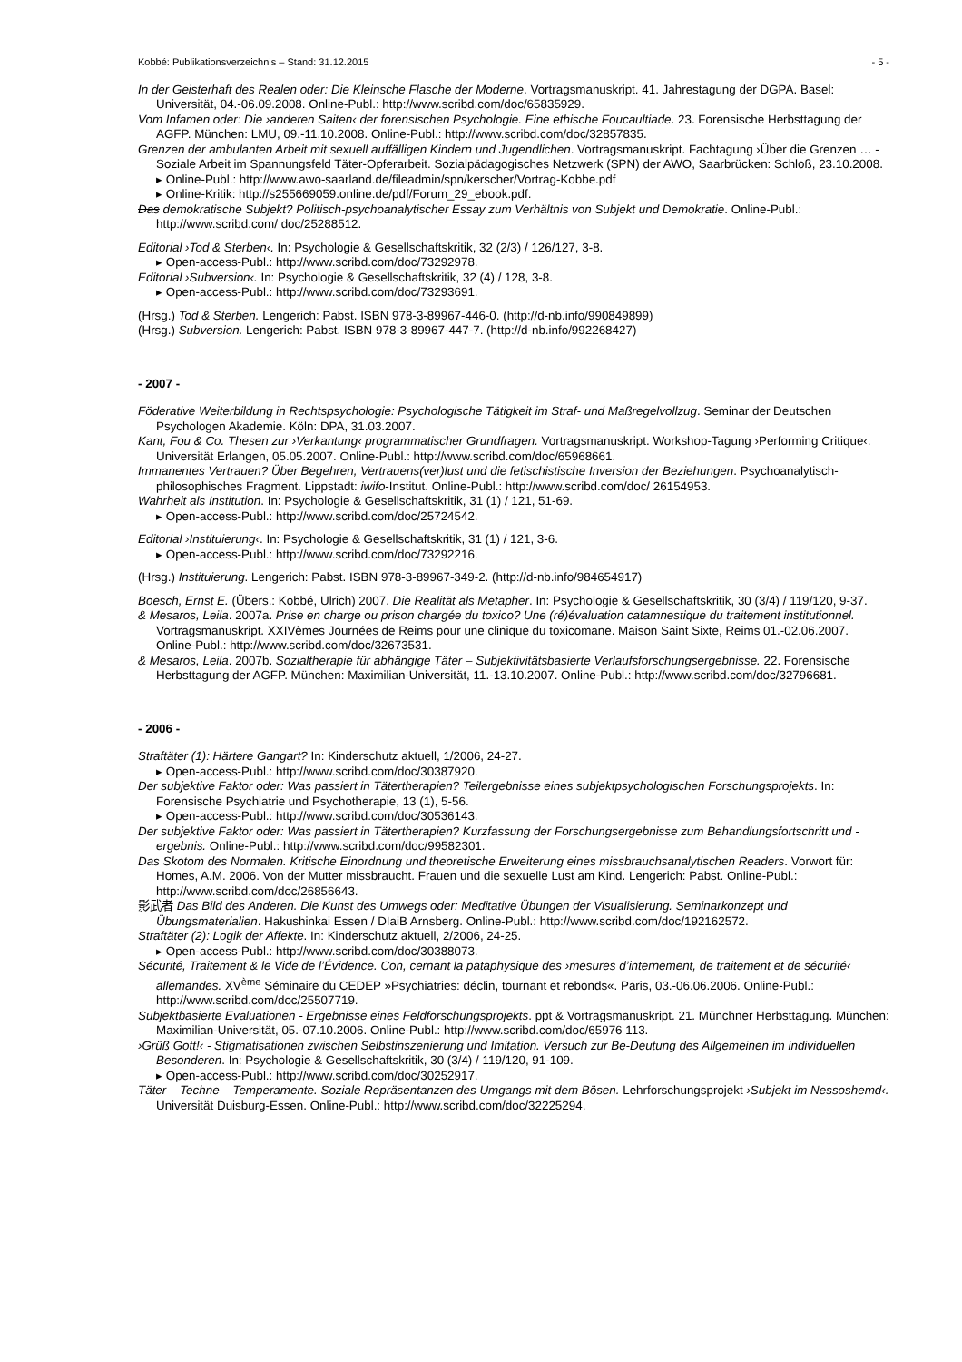Kobbé: Publikationsverzeichnis – Stand: 31.12.2015 - 5 -
In der Geisterhaft des Realen oder: Die Kleinsche Flasche der Moderne. Vortragsmanuskript. 41. Jahrestagung der DGPA. Basel: Universität, 04.-06.09.2008. Online-Publ.: http://www.scribd.com/doc/65835929.
Vom Infamen oder: Die ›anderen Saiten‹ der forensischen Psychologie. Eine ethische Foucaultiade. 23. Forensische Herbsttagung der AGFP. München: LMU, 09.-11.10.2008. Online-Publ.: http://www.scribd.com/doc/32857835.
Grenzen der ambulanten Arbeit mit sexuell auffälligen Kindern und Jugendlichen. Vortragsmanuskript. Fachtagung ›Über die Grenzen … - Soziale Arbeit im Spannungsfeld Täter-Opferarbeit. Sozialpädagogisches Netzwerk (SPN) der AWO, Saarbrücken: Schloß, 23.10.2008.
▸ Online-Publ.: http://www.awo-saarland.de/fileadmin/spn/kerscher/Vortrag-Kobbe.pdf
▸ Online-Kritik: http://s255669059.online.de/pdf/Forum_29_ebook.pdf.
Das demokratische Subjekt? Politisch-psychoanalytischer Essay zum Verhältnis von Subjekt und Demokratie. Online-Publ.: http://www.scribd.com/ doc/25288512.
Editorial ›Tod & Sterben‹. In: Psychologie & Gesellschaftskritik, 32 (2/3) / 126/127, 3-8.
▸ Open-access-Publ.: http://www.scribd.com/doc/73292978.
Editorial ›Subversion‹. In: Psychologie & Gesellschaftskritik, 32 (4) / 128, 3-8.
▸ Open-access-Publ.: http://www.scribd.com/doc/73293691.
(Hrsg.) Tod & Sterben. Lengerich: Pabst. ISBN 978-3-89967-446-0. (http://d-nb.info/990849899)
(Hrsg.) Subversion. Lengerich: Pabst. ISBN 978-3-89967-447-7. (http://d-nb.info/992268427)
- 2007 -
Föderative Weiterbildung in Rechtspsychologie: Psychologische Tätigkeit im Straf- und Maßregelvollzug. Seminar der Deutschen Psychologen Akademie. Köln: DPA, 31.03.2007.
Kant, Fou & Co. Thesen zur ›Verkantung‹ programmatischer Grundfragen. Vortragsmanuskript. Workshop-Tagung ›Performing Critique‹. Universität Erlangen, 05.05.2007. Online-Publ.: http://www.scribd.com/doc/65968661.
Immanentes Vertrauen? Über Begehren, Vertrauens(ver)lust und die fetischistische Inversion der Beziehungen. Psychoanalytisch-philosophisches Fragment. Lippstadt: iwifo-Institut. Online-Publ.: http://www.scribd.com/doc/ 26154953.
Wahrheit als Institution. In: Psychologie & Gesellschaftskritik, 31 (1) / 121, 51-69.
▸ Open-access-Publ.: http://www.scribd.com/doc/25724542.
Editorial ›Instituierung‹. In: Psychologie & Gesellschaftskritik, 31 (1) / 121, 3-6.
▸ Open-access-Publ.: http://www.scribd.com/doc/73292216.
(Hrsg.) Instituierung. Lengerich: Pabst. ISBN 978-3-89967-349-2. (http://d-nb.info/984654917)
Boesch, Ernst E. (Übers.: Kobbé, Ulrich) 2007. Die Realität als Metapher. In: Psychologie & Gesellschaftskritik, 30 (3/4) / 119/120, 9-37.
& Mesaros, Leila. 2007a. Prise en charge ou prison chargée du toxico? Une (ré)évaluation catamnestique du traitement institutionnel. Vortragsmanuskript. XXIVèmes Journées de Reims pour une clinique du toxicomane. Maison Saint Sixte, Reims 01.-02.06.2007. Online-Publ.: http://www.scribd.com/doc/32673531.
& Mesaros, Leila. 2007b. Sozialtherapie für abhängige Täter – Subjektivitätsbasierte Verlaufsforschungsergebnisse. 22. Forensische Herbsttagung der AGFP. München: Maximilian-Universität, 11.-13.10.2007. Online-Publ.: http://www.scribd.com/doc/32796681.
- 2006 -
Straftäter (1): Härtere Gangart? In: Kinderschutz aktuell, 1/2006, 24-27.
▸ Open-access-Publ.: http://www.scribd.com/doc/30387920.
Der subjektive Faktor oder: Was passiert in Tätertherapien? Teilergebnisse eines subjektpsychologischen Forschungsprojekts. In: Forensische Psychiatrie und Psychotherapie, 13 (1), 5-56.
▸ Open-access-Publ.: http://www.scribd.com/doc/30536143.
Der subjektive Faktor oder: Was passiert in Tätertherapien? Kurzfassung der Forschungsergebnisse zum Behandlungsfortschritt und -ergebnis. Online-Publ.: http://www.scribd.com/doc/99582301.
Das Skotom des Normalen. Kritische Einordnung und theoretische Erweiterung eines missbrauchsanalytischen Readers. Vorwort für: Homes, A.M. 2006. Von der Mutter missbraucht. Frauen und die sexuelle Lust am Kind. Lengerich: Pabst. Online-Publ.: http://www.scribd.com/doc/26856643.
影武者 Das Bild des Anderen. Die Kunst des Umwegs oder: Meditative Übungen der Visualisierung. Seminarkonzept und Übungsmaterialien. Hakushinkai Essen / DIaiB Arnsberg. Online-Publ.: http://www.scribd.com/doc/192162572.
Straftäter (2): Logik der Affekte. In: Kinderschutz aktuell, 2/2006, 24-25.
▸ Open-access-Publ.: http://www.scribd.com/doc/30388073.
Sécurité, Traitement & le Vide de l’Évidence. Con, cernant la pataphysique des ›mesures d’internement, de traitement et de sécurité‹ allemandes. XV<sup>ème</sup> Séminaire du CEDEP »Psychiatries: déclin, tournant et rebonds«. Paris, 03.-06.06.2006. Online-Publ.: http://www.scribd.com/doc/25507719.
Subjektbasierte Evaluationen - Ergebnisse eines Feldforschungsprojekts. ppt & Vortragsmanuskript. 21. Münchner Herbsttagung. München: Maximilian-Universität, 05.-07.10.2006. Online-Publ.: http://www.scribd.com/doc/65976 113.
›Grüß Gott!‹ - Stigmatisationen zwischen Selbstinszenierung und Imitation. Versuch zur Be-Deutung des Allgemeinen im individuellen Besonderen. In: Psychologie & Gesellschaftskritik, 30 (3/4) / 119/120, 91-109.
▸ Open-access-Publ.: http://www.scribd.com/doc/30252917.
Täter – Techne – Temperamente. Soziale Repräsentanzen des Umgangs mit dem Bösen. Lehrforschungsprojekt ›Subjekt im Nessoshemd‹. Universität Duisburg-Essen. Online-Publ.: http://www.scribd.com/doc/32225294.